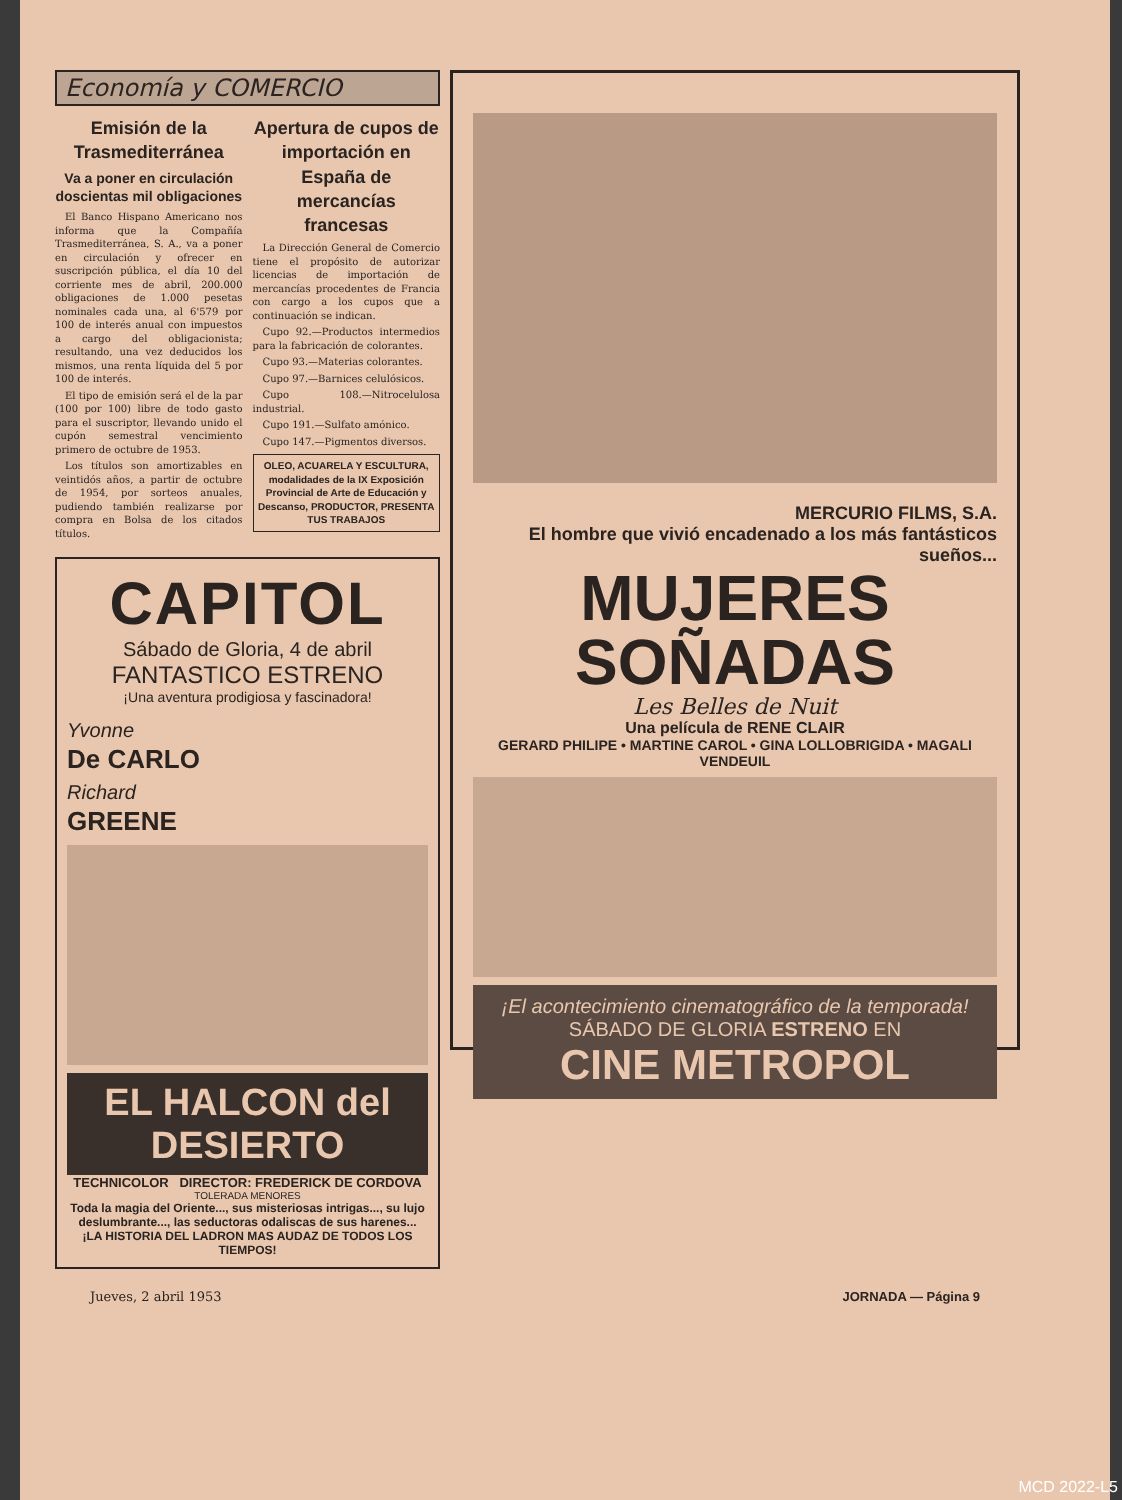Economía y COMERCIO
Emisión de la Trasmediterránea
Va a poner en circulación doscientas mil obligaciones
El Banco Hispano Americano nos informa que la Compañía Trasmediterránea, S. A., va a poner en circulación y ofrecer en suscripción pública, el día 10 del corriente mes de abril, 200.000 obligaciones de 1.000 pesetas nominales cada una, al 6'579 por 100 de interés anual con impuestos a cargo del obligacionista; resultando, una vez deducidos los mismos, una renta líquida del 5 por 100 de interés.
El tipo de emisión será el de la par (100 por 100) libre de todo gasto para el suscriptor, llevando unido el cupón semestral vencimiento primero de octubre de 1953.
Los títulos son amortizables en veintidós años, a partir de octubre de 1954, por sorteos anuales, pudiendo también realizarse por compra en Bolsa de los citados títulos.
Apertura de cupos de importación en España de mercancías francesas
La Dirección General de Comercio tiene el propósito de autorizar licencias de importación de mercancías procedentes de Francia con cargo a los cupos que a continuación se indican.
Cupo 92.—Productos intermedios para la fabricación de colorantes.
Cupo 93.—Materias colorantes.
Cupo 97.—Barnices celulósicos.
Cupo 108.—Nitrocelulosa industrial.
Cupo 191.—Sulfato amónico.
Cupo 147.—Pigmentos diversos.
OLEO, ACUARELA Y ESCULTURA, modalidades de la IX Exposición Provincial de Arte de Educación y Descanso, PRODUCTOR, PRESENTA TUS TRABAJOS
CAPITOL
Sábado de Gloria, 4 de abril
FANTASTICO ESTRENO
¡Una aventura prodigiosa y fascinadora!
Yvonne
De CARLO
Richard
GREENE
EL HALCON del DESIERTO
TECHNICOLOR DIRECTOR: FREDERICK DE CORDOVA
TOLERADA MENORES
Toda la magia del Oriente..., sus misteriosas intrigas..., su lujo deslumbrante..., las seductoras odaliscas de sus harenes...
¡LA HISTORIA DEL LADRON MAS AUDAZ DE TODOS LOS TIEMPOS!
MERCURIO FILMS, S.A.
El hombre que vivió encadenado a los más fantásticos sueños...
MUJERES
SOÑADAS
Les Belles de Nuit
Una película de RENE CLAIR
GERARD PHILIPE • MARTINE CAROL • GINA LOLLOBRIGIDA • MAGALI VENDEUIL
¡El acontecimiento cinematográfico de la temporada!
SÁBADO DE GLORIA ESTRENO EN
CINE METROPOL
Jueves, 2 abril 1953 JORNADA — Página 9
MCD 2022-L5